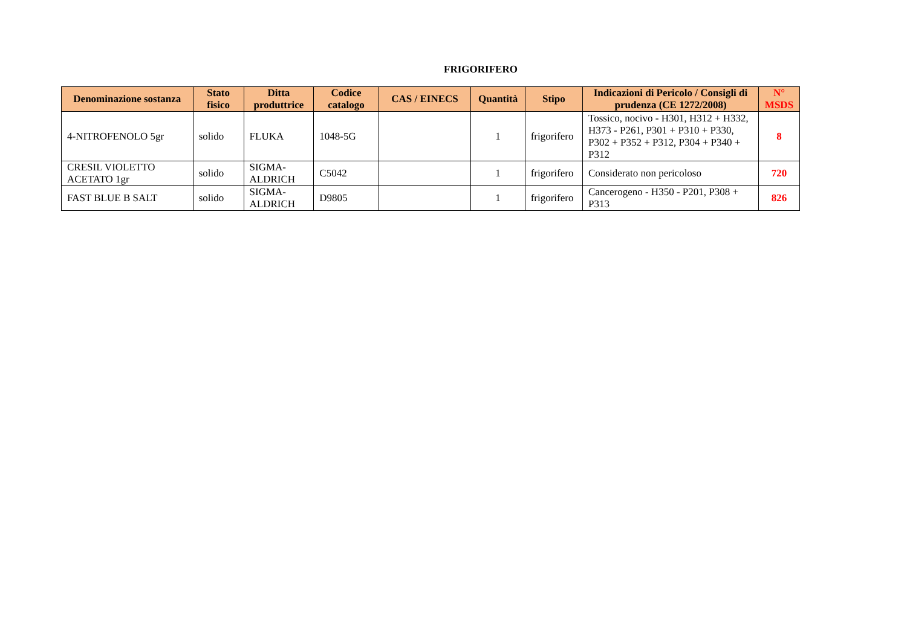FRIGORIFERO
| Denominazione sostanza | Stato fisico | Ditta produttrice | Codice catalogo | CAS / EINECS | Quantità | Stipo | Indicazioni di Pericolo / Consigli di prudenza (CE 1272/2008) | N° MSDS |
| --- | --- | --- | --- | --- | --- | --- | --- | --- |
| 4-NITROFENOLO 5gr | solido | FLUKA | 1048-5G | | 1 | frigorifero | Tossico, nocivo - H301, H312 + H332, H373 - P261, P301 + P310 + P330, P302 + P352 + P312, P304 + P340 + P312 | 8 |
| CRESIL VIOLETTO ACETATO 1gr | solido | SIGMA-ALDRICH | C5042 | | 1 | frigorifero | Considerato non pericoloso | 720 |
| FAST BLUE B SALT | solido | SIGMA-ALDRICH | D9805 | | 1 | frigorifero | Cancerogeno - H350 - P201, P308 + P313 | 826 |